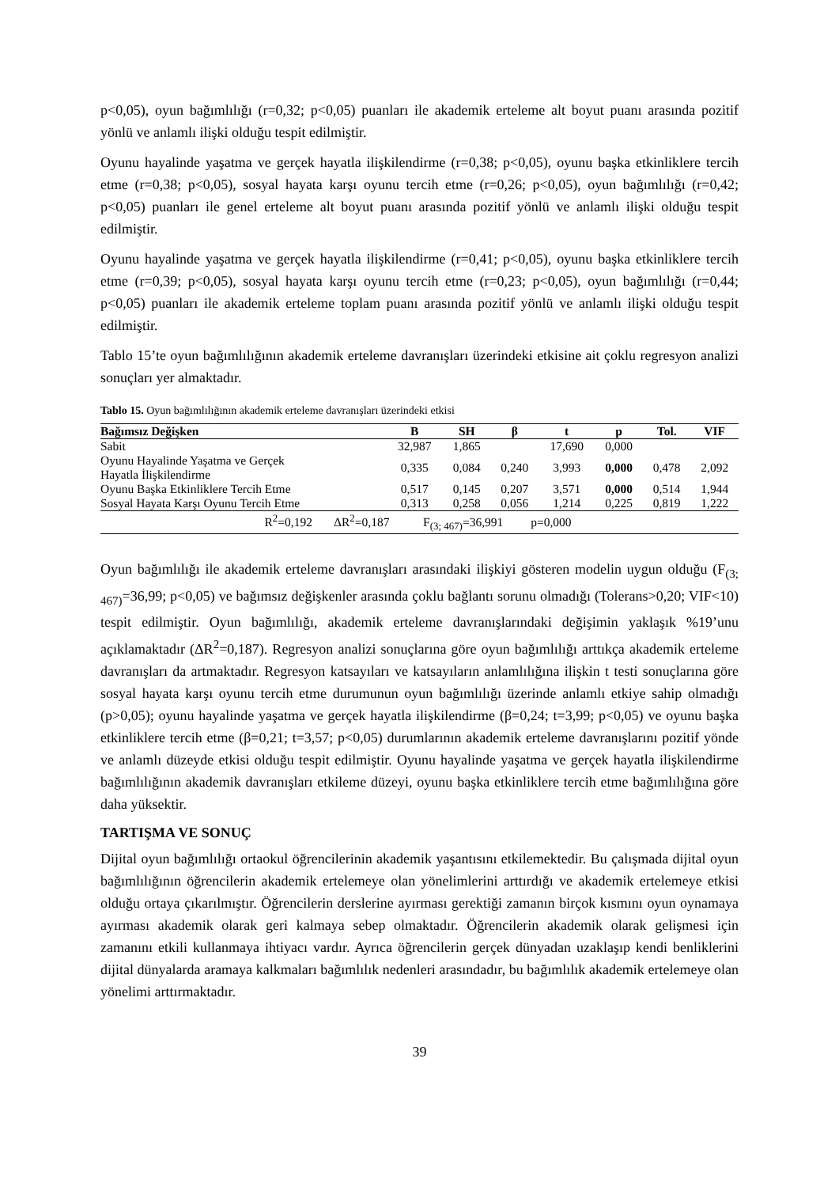p<0,05), oyun bağımlılığı (r=0,32; p<0,05) puanları ile akademik erteleme alt boyut puanı arasında pozitif yönlü ve anlamlı ilişki olduğu tespit edilmiştir.
Oyunu hayalinde yaşatma ve gerçek hayatla ilişkilendirme (r=0,38; p<0,05), oyunu başka etkinliklere tercih etme (r=0,38; p<0,05), sosyal hayata karşı oyunu tercih etme (r=0,26; p<0,05), oyun bağımlılığı (r=0,42; p<0,05) puanları ile genel erteleme alt boyut puanı arasında pozitif yönlü ve anlamlı ilişki olduğu tespit edilmiştir.
Oyunu hayalinde yaşatma ve gerçek hayatla ilişkilendirme (r=0,41; p<0,05), oyunu başka etkinliklere tercih etme (r=0,39; p<0,05), sosyal hayata karşı oyunu tercih etme (r=0,23; p<0,05), oyun bağımlılığı (r=0,44; p<0,05) puanları ile akademik erteleme toplam puanı arasında pozitif yönlü ve anlamlı ilişki olduğu tespit edilmiştir.
Tablo 15’te oyun bağımlılığının akademik erteleme davranışları üzerindeki etkisine ait çoklu regresyon analizi sonuçları yer almaktadır.
Tablo 15. Oyun bağımlılığının akademik erteleme davranışları üzerindeki etkisi
| Bağımsız Değişken | B | SH | β | t | p | Tol. | VIF |
| --- | --- | --- | --- | --- | --- | --- | --- |
| Sabit | 32,987 | 1,865 | | 17,690 | 0,000 | | |
| Oyunu Hayalinde Yaşatma ve Gerçek Hayatla İlişkilendirme | 0,335 | 0,084 | 0,240 | 3,993 | 0,000 | 0,478 | 2,092 |
| Oyunu Başka Etkinliklere Tercih Etme | 0,517 | 0,145 | 0,207 | 3,571 | 0,000 | 0,514 | 1,944 |
| Sosyal Hayata Karşı Oyunu Tercih Etme | 0,313 | 0,258 | 0,056 | 1,214 | 0,225 | 0,819 | 1,222 |
| R<sup>2</sup>=0,192 ΔR<sup>2</sup>=0,187 F<sub>(3; 467)</sub>=36,991 p=0,000 | | | | | | | |
Oyun bağımlılığı ile akademik erteleme davranışları arasındaki ilişkiyi gösteren modelin uygun olduğu (F<sub>(3; 467)</sub>=36,99; p<0,05) ve bağımsız değişkenler arasında çoklu bağlantı sorunu olmadığı (Tolerans>0,20; VIF<10) tespit edilmiştir. Oyun bağımlılığı, akademik erteleme davranışlarındaki değişimin yaklaşık %19’unu açıklamaktadır (ΔR<sup>2</sup>=0,187). Regresyon analizi sonuçlarına göre oyun bağımlılığı arttıkça akademik erteleme davranışları da artmaktadır. Regresyon katsayıları ve katsayıların anlamlılığına ilişkin t testi sonuçlarına göre sosyal hayata karşı oyunu tercih etme durumunun oyun bağımlılığı üzerinde anlamlı etkiye sahip olmadığı (p>0,05); oyunu hayalinde yaşatma ve gerçek hayatla ilişkilendirme (β=0,24; t=3,99; p<0,05) ve oyunu başka etkinliklere tercih etme (β=0,21; t=3,57; p<0,05) durumlarının akademik erteleme davranışlarını pozitif yönde ve anlamlı düzeyde etkisi olduğu tespit edilmiştir. Oyunu hayalinde yaşatma ve gerçek hayatla ilişkilendirme bağımlılığının akademik davranışları etkileme düzeyi, oyunu başka etkinliklere tercih etme bağımlılığına göre daha yüksektir.
TARTIŞMA VE SONUÇ
Dijital oyun bağımlılığı ortaokul öğrencilerinin akademik yaşantısını etkilemektedir. Bu çalışmada dijital oyun bağımlılığının öğrencilerin akademik ertelemeye olan yönelimlerini arttırdığı ve akademik ertelemeye etkisi olduğu ortaya çıkarılmıştır. Öğrencilerin derslerine ayırması gerektiği zamanın birçok kısmını oyun oynamaya ayırması akademik olarak geri kalmaya sebep olmaktadır. Öğrencilerin akademik olarak gelişmesi için zamanını etkili kullanmaya ihtiyacı vardır. Ayrıca öğrencilerin gerçek dünyadan uzaklaşıp kendi benliklerini dijital dünyalarda aramaya kalkmaları bağımlılık nedenleri arasındadır, bu bağımlılık akademik ertelemeye olan yönelimi arttırmaktadır.
39